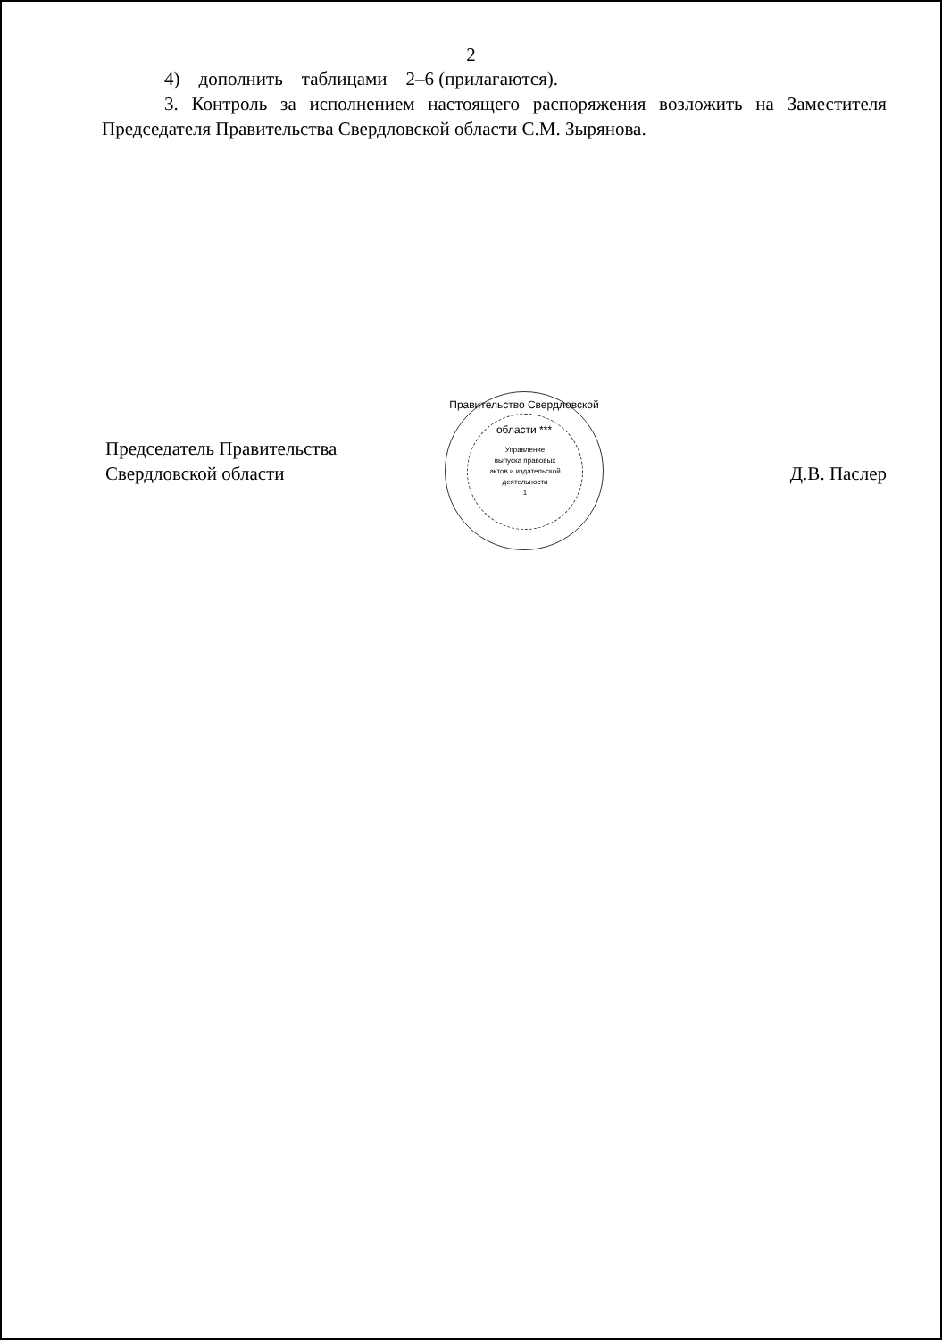2
4) дополнить таблицами 2–6 (прилагаются).
3. Контроль за исполнением настоящего распоряжения возложить на Заместителя Председателя Правительства Свердловской области С.М. Зырянова.
Председатель Правительства
Свердловской области
Д.В. Паслер
Правительство Свердловской области ***
Управление
выпуска правовых
актов и издательской
деятельности
1